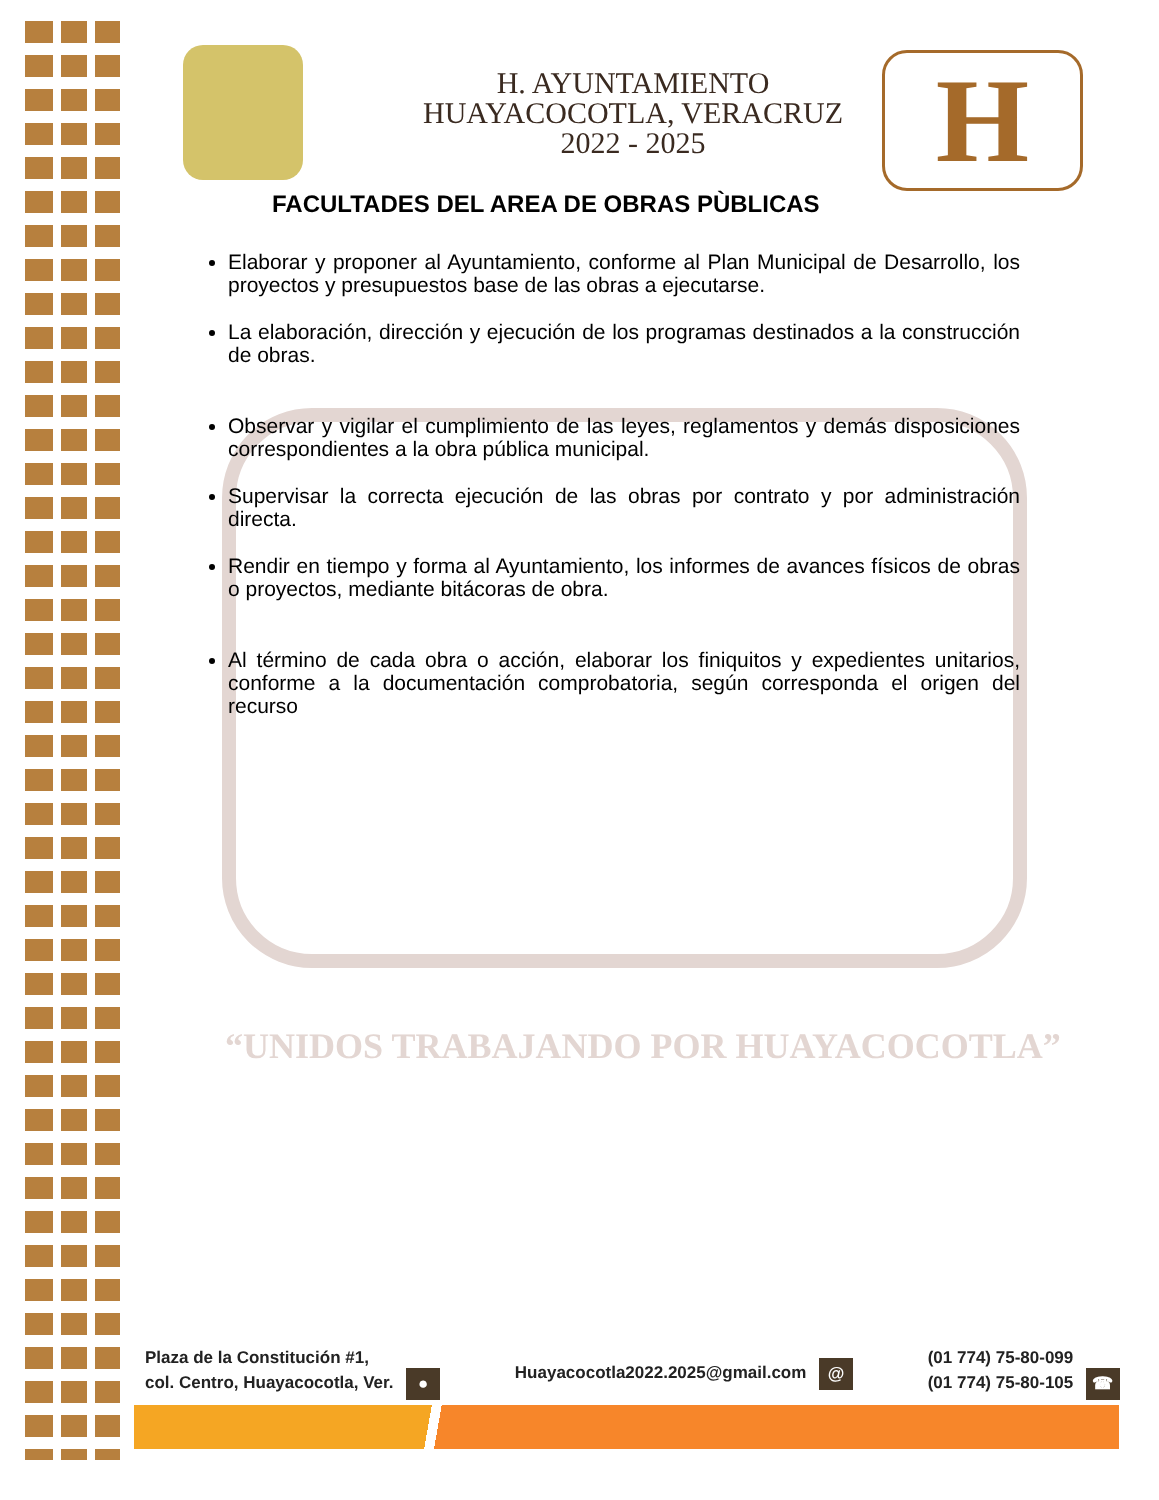“UNIDOS TRABAJANDO POR HUAYACOCOTLA”
H
H. AYUNTAMIENTO
HUAYACOCOTLA, VERACRUZ
2022 - 2025
FACULTADES DEL AREA DE OBRAS PÙBLICAS
Elaborar y proponer al Ayuntamiento, conforme al Plan Municipal de Desarrollo, los proyectos y presupuestos base de las obras a ejecutarse.
La elaboración, dirección y ejecución de los programas destinados a la construcción de obras.
Observar y vigilar el cumplimiento de las leyes, reglamentos y demás disposiciones correspondientes a la obra pública municipal.
Supervisar la correcta ejecución de las obras por contrato y por administración directa.
Rendir en tiempo y forma al Ayuntamiento, los informes de avances físicos de obras o proyectos, mediante bitácoras de obra.
Al término de cada obra o acción, elaborar los finiquitos y expedientes unitarios, conforme a la documentación comprobatoria, según corresponda el origen del recurso
Plaza de la Constitución #1,
col. Centro, Huayacocotla, Ver. ●
Huayacocotla2022.2025@gmail.com @
(01 774) 75-80-099
(01 774) 75-80-105 ☎